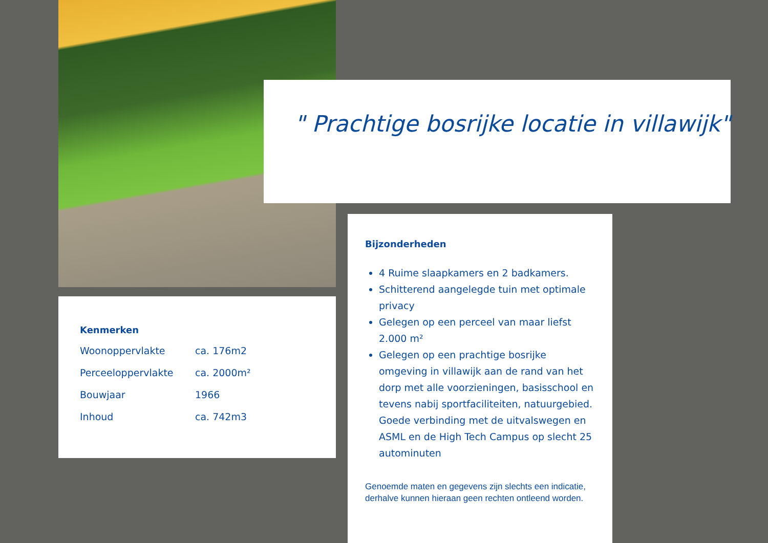" Prachtige bosrijke locatie in villawijk"
Kenmerken
| Woonoppervlakte | ca. 176m2 |
| Perceeloppervlakte | ca. 2000m² |
| Bouwjaar | 1966 |
| Inhoud | ca. 742m3 |
Bijzonderheden
4 Ruime slaapkamers en 2 badkamers.
Schitterend aangelegde tuin met optimale privacy
Gelegen op een perceel van maar liefst 2.000 m²
Gelegen op een prachtige bosrijke omgeving in villawijk aan de rand van het dorp met alle voorzieningen, basisschool en tevens nabij sportfaciliteiten, natuurgebied. Goede verbinding met de uitvalswegen en ASML en de High Tech Campus op slecht 25 autominuten
Genoemde maten en gegevens zijn slechts een indicatie, derhalve kunnen hieraan geen rechten ontleend worden.